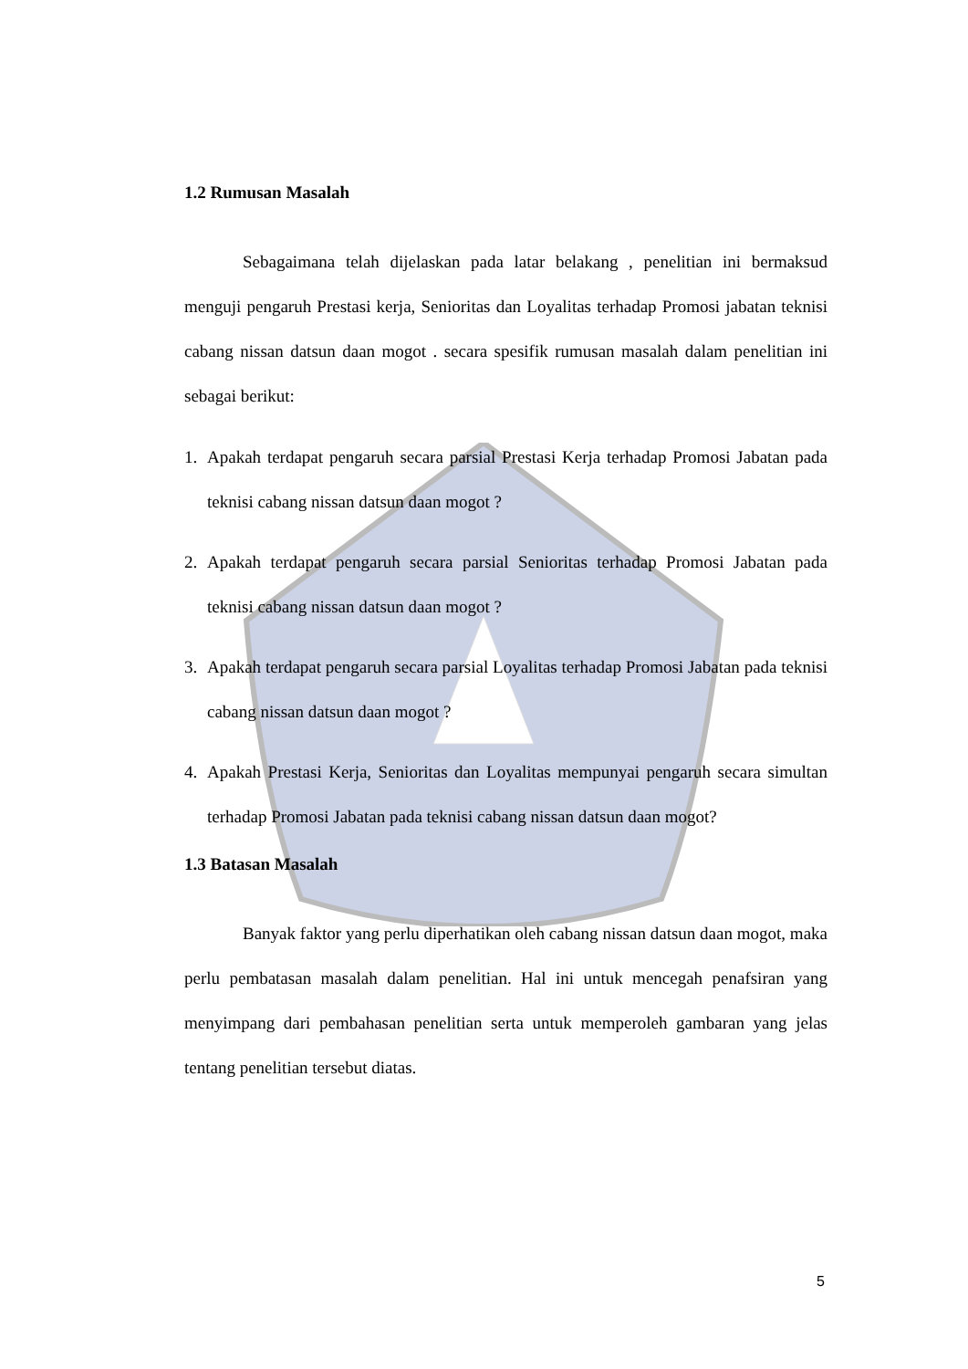1.2 Rumusan Masalah
Sebagaimana telah dijelaskan pada latar belakang , penelitian ini bermaksud menguji pengaruh Prestasi kerja, Senioritas dan Loyalitas terhadap Promosi jabatan teknisi cabang nissan datsun daan mogot . secara spesifik rumusan masalah dalam penelitian ini sebagai berikut:
1. Apakah terdapat pengaruh secara parsial Prestasi Kerja terhadap Promosi Jabatan pada teknisi cabang nissan datsun daan mogot ?
2. Apakah terdapat pengaruh secara parsial Senioritas terhadap Promosi Jabatan pada teknisi cabang nissan datsun daan mogot ?
3. Apakah terdapat pengaruh secara parsial Loyalitas terhadap Promosi Jabatan pada teknisi cabang nissan datsun daan mogot ?
4. Apakah Prestasi Kerja, Senioritas dan Loyalitas mempunyai pengaruh secara simultan terhadap Promosi Jabatan pada teknisi cabang nissan datsun daan mogot?
1.3 Batasan Masalah
Banyak faktor yang perlu diperhatikan oleh cabang nissan datsun daan mogot, maka perlu pembatasan masalah dalam penelitian. Hal ini untuk mencegah penafsiran yang menyimpang dari pembahasan penelitian serta untuk memperoleh gambaran yang jelas tentang penelitian tersebut diatas.
5